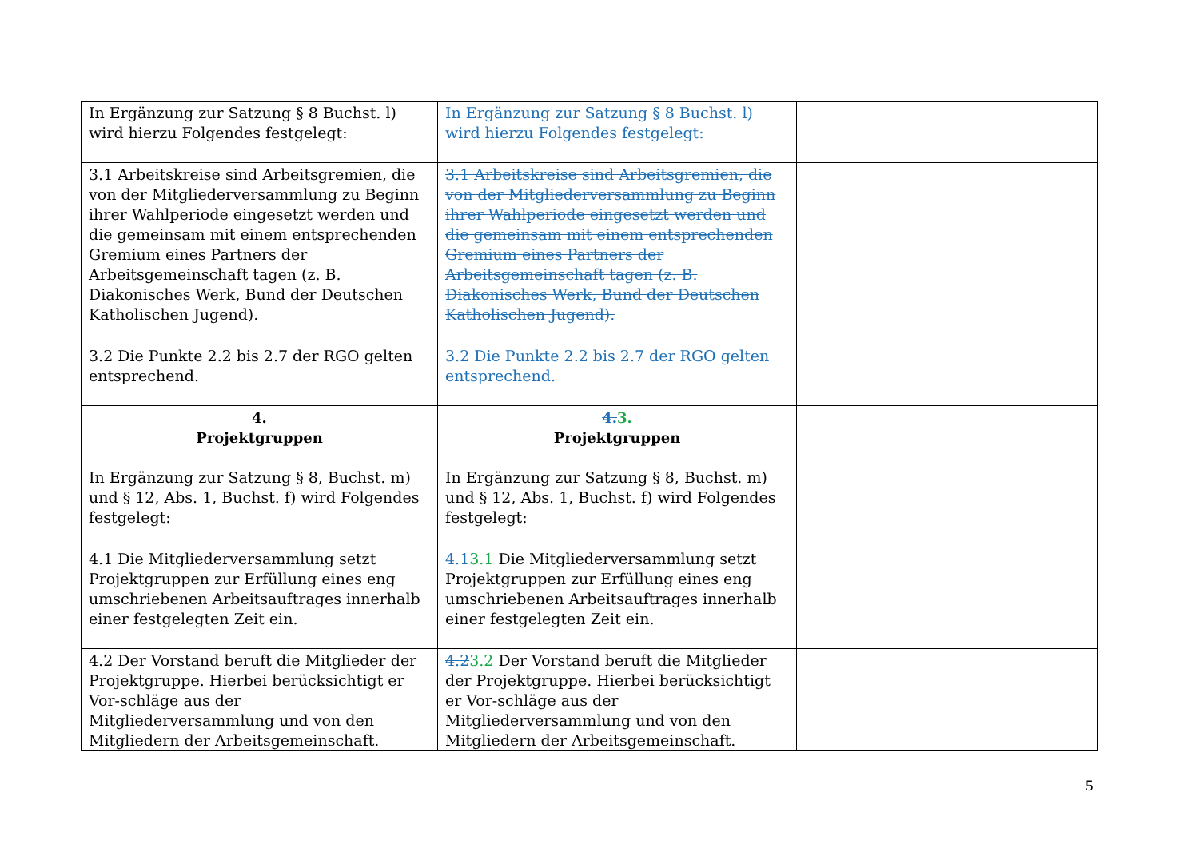| In Ergänzung zur Satzung § 8 Buchst. l) wird hierzu Folgendes festgelegt: | In Ergänzung zur Satzung § 8 Buchst. l) wird hierzu Folgendes festgelegt: | |
| 3.1 Arbeitskreise sind Arbeitsgremien, die von der Mitgliederversammlung zu Beginn ihrer Wahlperiode eingesetzt werden und die gemeinsam mit einem entsprechenden Gremium eines Partners der Arbeitsgemeinschaft tagen (z. B. Diakonisches Werk, Bund der Deutschen Katholischen Jugend). | 3.1 Arbeitskreise sind Arbeitsgremien, die von der Mitgliederversammlung zu Beginn ihrer Wahlperiode eingesetzt werden und die gemeinsam mit einem entsprechenden Gremium eines Partners der Arbeitsgemeinschaft tagen (z. B. Diakonisches Werk, Bund der Deutschen Katholischen Jugend). | |
| 3.2 Die Punkte 2.2 bis 2.7 der RGO gelten entsprechend. | 3.2 Die Punkte 2.2 bis 2.7 der RGO gelten entsprechend. | |
| 4. Projektgruppen In Ergänzung zur Satzung § 8, Buchst. m) und § 12, Abs. 1, Buchst. f) wird Folgendes festgelegt: | 4. 3. Projektgruppen In Ergänzung zur Satzung § 8, Buchst. m) und § 12, Abs. 1, Buchst. f) wird Folgendes festgelegt: | |
| 4.1 Die Mitgliederversammlung setzt Projektgruppen zur Erfüllung eines eng umschriebenen Arbeitsauftrages innerhalb einer festgelegten Zeit ein. | 4.1 3.1 Die Mitgliederversammlung setzt Projektgruppen zur Erfüllung eines eng umschriebenen Arbeitsauftrages innerhalb einer festgelegten Zeit ein. | |
| 4.2 Der Vorstand beruft die Mitglieder der Projektgruppe. Hierbei berücksichtigt er Vor-schläge aus der Mitgliederversammlung und von den Mitgliedern der Arbeitsgemeinschaft. | 4.2 3.2 Der Vorstand beruft die Mitglieder der Projektgruppe. Hierbei berücksichtigt er Vor-schläge aus der Mitgliederversammlung und von den Mitgliedern der Arbeitsgemeinschaft. | |
5